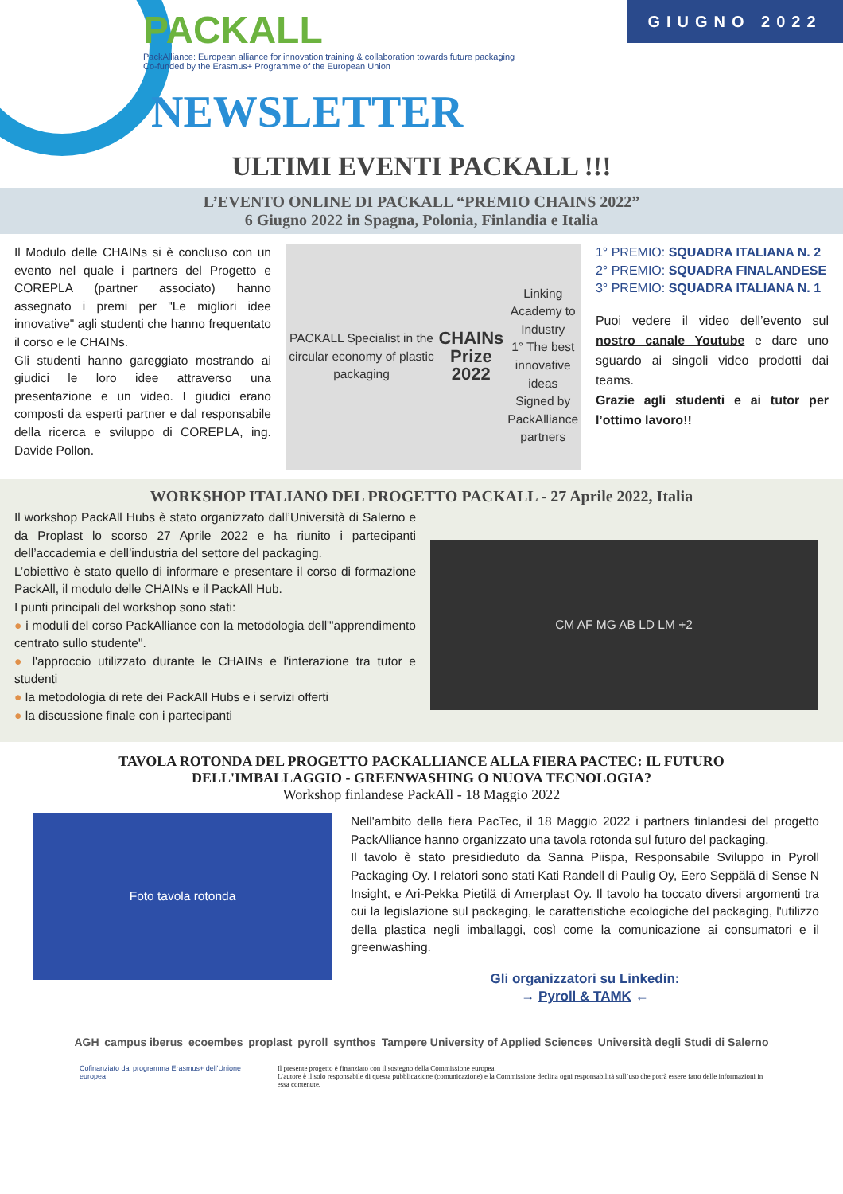PACKALL
PackAlliance: European alliance for innovation training & collaboration towards future packaging
Co-funded by the Erasmus+ Programme of the European Union
NEWSLETTER
GIUGNO 2022
ULTIMI EVENTI PACKALL !!!
L’EVENTO ONLINE DI PACKALL “PREMIO CHAINS 2022”
6 Giugno 2022 in Spagna, Polonia, Finlandia e Italia
Il Modulo delle CHAINs si è concluso con un evento nel quale i partners del Progetto e COREPLA (partner associato) hanno assegnato i premi per "Le migliori idee innovative" agli studenti che hanno frequentato il corso e le CHAINs.
Gli studenti hanno gareggiato mostrando ai giudici le loro idee attraverso una presentazione e un video. I giudici erano composti da esperti partner e dal responsabile della ricerca e sviluppo di COREPLA, ing. Davide Pollon.
PACKALL Specialist in the circular economy of plastic packaging
CHAINs Prize 2022
Linking Academy to Industry
1° The best innovative ideas
Signed by PackAlliance partners
1° PREMIO: SQUADRA ITALIANA N. 2
2° PREMIO: SQUADRA FINALANDESE
3° PREMIO: SQUADRA ITALIANA N. 1
Puoi vedere il video dell’evento sul nostro canale Youtube e dare uno sguardo ai singoli video prodotti dai teams.
Grazie agli studenti e ai tutor per l’ottimo lavoro!!
WORKSHOP ITALIANO DEL PROGETTO PACKALL - 27 Aprile 2022, Italia
Il workshop PackAll Hubs è stato organizzato dall’Università di Salerno e da Proplast lo scorso 27 Aprile 2022 e ha riunito i partecipanti dell’accademia e dell’industria del settore del packaging.
L’obiettivo è stato quello di informare e presentare il corso di formazione PackAll, il modulo delle CHAINs e il PackAll Hub.
I punti principali del workshop sono stati:
● i moduli del corso PackAlliance con la metodologia dell'"apprendimento centrato sullo studente".
● l'approccio utilizzato durante le CHAINs e l'interazione tra tutor e studenti
● la metodologia di rete dei PackAll Hubs e i servizi offerti
● la discussione finale con i partecipanti
CM AF MG AB LD LM +2
TAVOLA ROTONDA DEL PROGETTO PACKALLIANCE ALLA FIERA PACTEC: IL FUTURO
DELL'IMBALLAGGIO - GREENWASHING O NUOVA TECNOLOGIA?
Workshop finlandese PackAll - 18 Maggio 2022
Foto tavola rotonda
Nell'ambito della fiera PacTec, il 18 Maggio 2022 i partners finlandesi del progetto PackAlliance hanno organizzato una tavola rotonda sul futuro del packaging.
Il tavolo è stato presidieduto da Sanna Piispa, Responsabile Sviluppo in Pyroll Packaging Oy. I relatori sono stati Kati Randell di Paulig Oy, Eero Seppälä di Sense N Insight, e Ari-Pekka Pietilä di Amerplast Oy. Il tavolo ha toccato diversi argomenti tra cui la legislazione sul packaging, le caratteristiche ecologiche del packaging, l'utilizzo della plastica negli imballaggi, così come la comunicazione ai consumatori e il greenwashing.
Gli organizzatori su Linkedin:
→ Pyroll & TAMK ←
AGH campus iberus ecoembes proplast pyroll synthos Tampere University of Applied Sciences Università degli Studi di Salerno
Cofinanziato dal programma Erasmus+ dell'Unione europea
Il presente progetto è finanziato con il sostegno della Commissione europea.
L’autore è il solo responsabile di questa pubblicazione (comunicazione) e la Commissione declina ogni responsabilità sull’uso che potrà essere fatto delle informazioni in essa contenute.